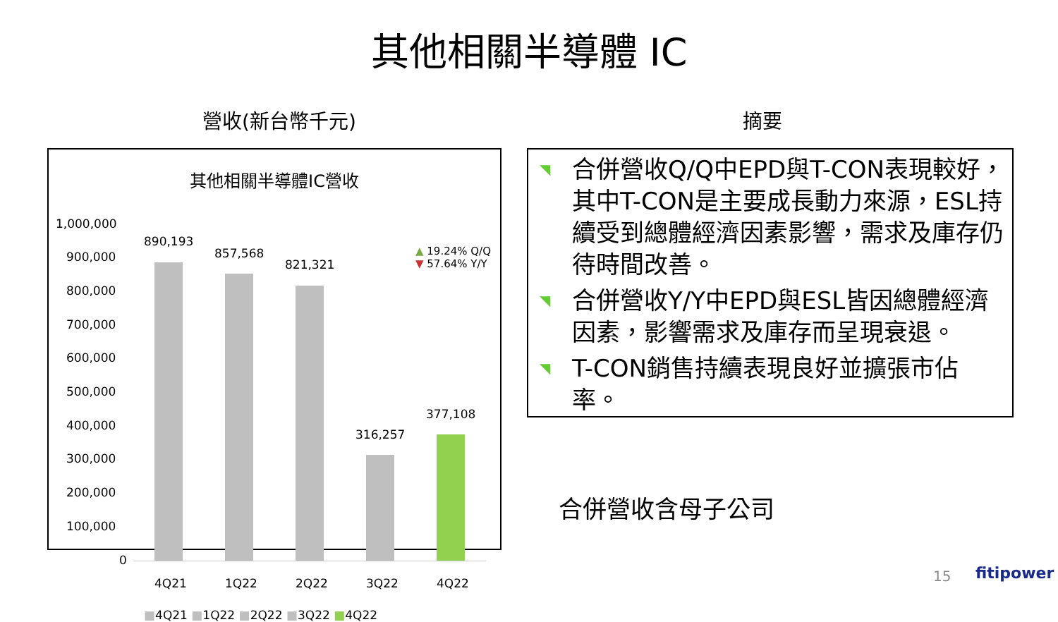其他相關半導體 IC
營收(新台幣千元) 摘要
其他相關半導體IC營收
1,000,000
900,000
800,000
700,000
600,000
500,000
400,000
300,000
200,000
100,000
0
890,193
857,568
821,321
316,257
377,108
▲ 19.24% Q/Q
▼ 57.64% Y/Y
4Q21 1Q22 2Q22 3Q22 4Q22
■4Q21 ■1Q22 ■2Q22 ■3Q22 ■4Q22
◥ 合併營收Q/Q中EPD與T-CON表現較好，其中T-CON是主要成長動力來源，ESL持續受到總體經濟因素影響，需求及庫存仍待時間改善。
◥ 合併營收Y/Y中EPD與ESL皆因總體經濟因素，影響需求及庫存而呈現衰退。
◥ T-CON銷售持續表現良好並擴張市佔率。
合併營收含母子公司
15 fitipower